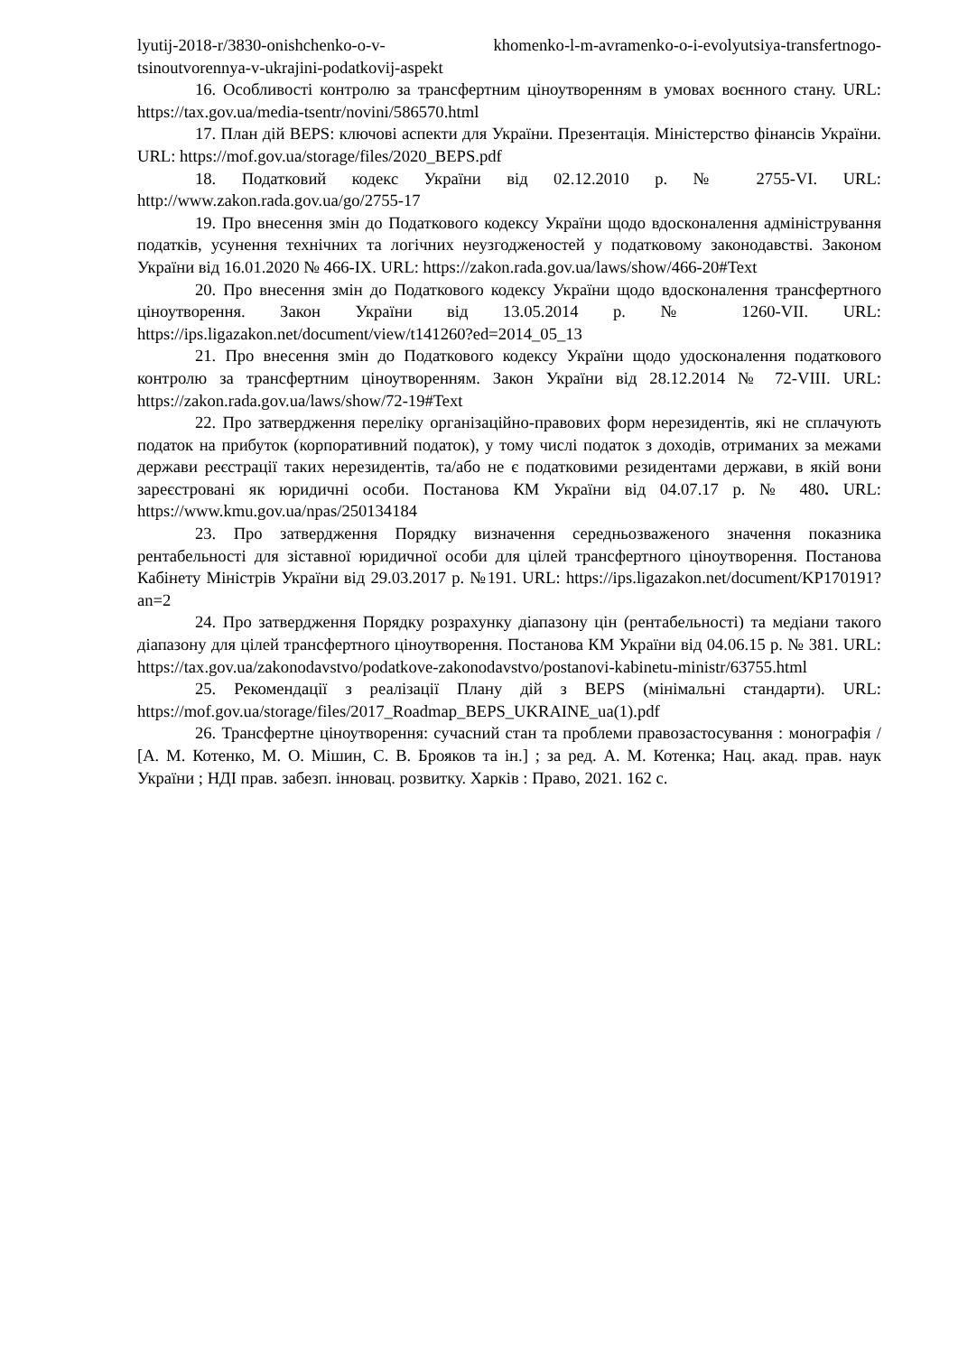lyutij-2018-r/3830-onishchenko-o-v- khomenko-l-m-avramenko-o-i-evolyutsiya-transfertnogo-tsinoutvorennya-v-ukrajini-podatkovij-aspekt
16. Особливості контролю за трансфертним ціноутворенням в умовах воєнного стану. URL: https://tax.gov.ua/media-tsentr/novini/586570.html
17. План дій BEPS: ключові аспекти для України. Презентація. Міністерство фінансів України. URL: https://mof.gov.ua/storage/files/2020_BEPS.pdf
18. Податковий кодекс України від 02.12.2010 р. № 2755-VI. URL: http://www.zakon.rada.gov.ua/go/2755-17
19. Про внесення змін до Податкового кодексу України щодо вдосконалення адміністрування податків, усунення технічних та логічних неузгодженостей у податковому законодавстві. Законом України від 16.01.2020 № 466-IX. URL: https://zakon.rada.gov.ua/laws/show/466-20#Text
20. Про внесення змін до Податкового кодексу України щодо вдосконалення трансфертного ціноутворення. Закон України від 13.05.2014 р. № 1260-VII. URL: https://ips.ligazakon.net/document/view/t141260?ed=2014_05_13
21. Про внесення змін до Податкового кодексу України щодо удосконалення податкового контролю за трансфертним ціноутворенням. Закон України від 28.12.2014 № 72-VIII. URL: https://zakon.rada.gov.ua/laws/show/72-19#Text
22. Про затвердження переліку організаційно-правових форм нерезидентів, які не сплачують податок на прибуток (корпоративний податок), у тому числі податок з доходів, отриманих за межами держави реєстрації таких нерезидентів, та/або не є податковими резидентами держави, в якій вони зареєстровані як юридичні особи. Постанова КМ України від 04.07.17 р. № 480. URL: https://www.kmu.gov.ua/npas/250134184
23. Про затвердження Порядку визначення середньозваженого значення показника рентабельності для зіставної юридичної особи для цілей трансфертного ціноутворення. Постанова Кабінету Міністрів України від 29.03.2017 р. №191. URL: https://ips.ligazakon.net/document/KP170191?an=2
24. Про затвердження Порядку розрахунку діапазону цін (рентабельності) та медіани такого діапазону для цілей трансфертного ціноутворення. Постанова КМ України від 04.06.15 р. № 381. URL: https://tax.gov.ua/zakonodavstvo/podatkove-zakonodavstvo/postanovi-kabinetu-ministr/63755.html
25. Рекомендації з реалізації Плану дій з BEPS (мінімальні стандарти). URL: https://mof.gov.ua/storage/files/2017_Roadmap_BEPS_UKRAINE_ua(1).pdf
26. Трансфертне ціноутворення: сучасний стан та проблеми правозастосування : монографія / [А. М. Котенко, М. О. Мішин, С. В. Брояков та ін.] ; за ред. А. М. Котенка; Нац. акад. прав. наук України ; НДІ прав. забезп. інновац. розвитку. Харків : Право, 2021. 162 с.